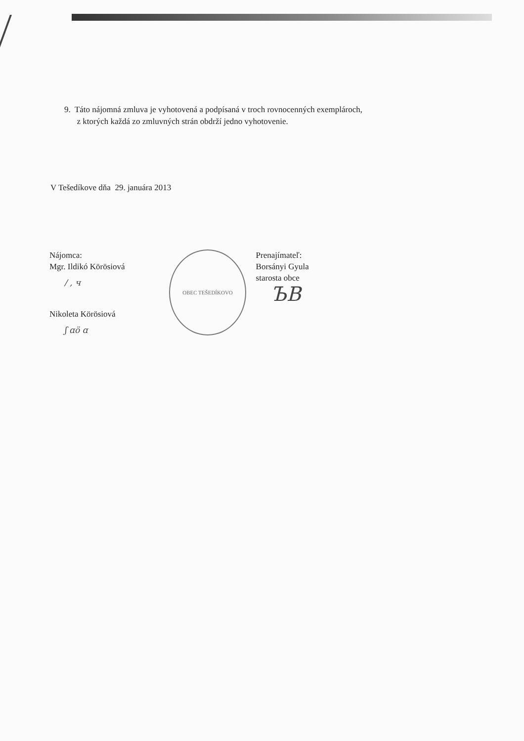9. Táto nájomná zmluva je vyhotovená a podpísaná v troch rovnocenných exemplároch,
z ktorých každá zo zmluvných strán obdrží jedno vyhotovenie.
V Tešedíkove dňa 29. januára 2013
Nájomca:
Mgr. Ildikó Körösiová
/ , ч
Nikoleta Körösiová
ʃ ɑö ɑ
OBEC TEŠEDÍKOVO
Prenajímateľ:
Borsányi Gyula
starosta obce
ЪB